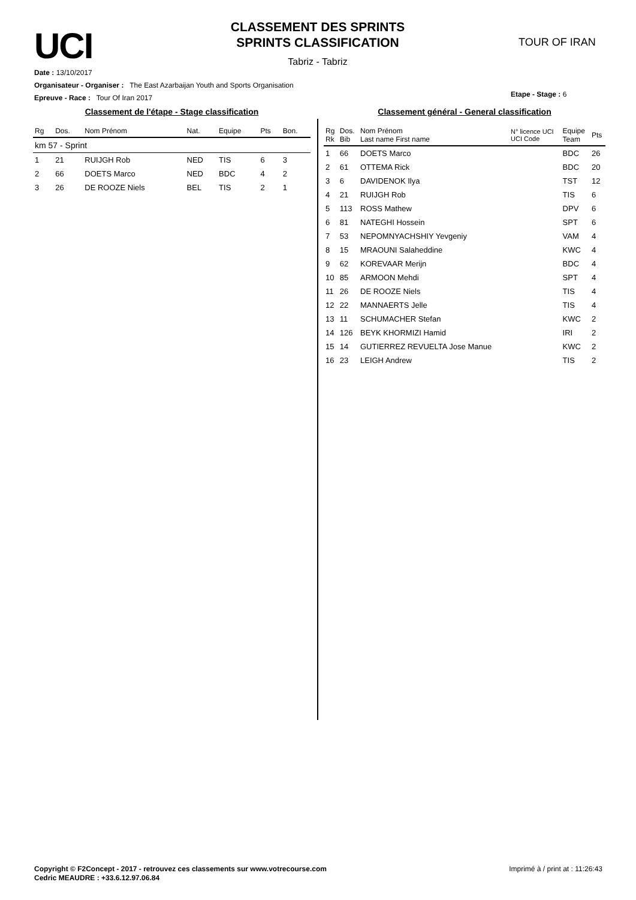UCI
CLASSEMENT DES SPRINTS
SPRINTS CLASSIFICATION
Tabriz - Tabriz
TOUR OF IRAN
Date : 13/10/2017
Organisateur - Organiser : The East Azarbaijan Youth and Sports Organisation
Epreuve - Race : Tour Of Iran 2017
Etape - Stage : 6
Classement de l'étape - Stage classification
| Rg | Dos. | Nom Prénom | Nat. | Equipe | Pts | Bon. |
| --- | --- | --- | --- | --- | --- | --- |
| km 57 - Sprint | | | | | | |
| 1 | 21 | RUIJGH Rob | NED | TIS | 6 | 3 |
| 2 | 66 | DOETS Marco | NED | BDC | 4 | 2 |
| 3 | 26 | DE ROOZE Niels | BEL | TIS | 2 | 1 |
Classement général - General classification
| Rg Rk | Dos. Bib | Nom Prénom Last name First name | N° licence UCI UCI Code | Equipe Team | Pts |
| --- | --- | --- | --- | --- | --- |
| 1 | 66 | DOETS Marco | | BDC | 26 |
| 2 | 61 | OTTEMA Rick | | BDC | 20 |
| 3 | 6 | DAVIDENOK Ilya | | TST | 12 |
| 4 | 21 | RUIJGH Rob | | TIS | 6 |
| 5 | 113 | ROSS Mathew | | DPV | 6 |
| 6 | 81 | NATEGHI Hossein | | SPT | 6 |
| 7 | 53 | NEPOMNYACHSHIY Yevgeniy | | VAM | 4 |
| 8 | 15 | MRAOUNI Salaheddine | | KWC | 4 |
| 9 | 62 | KOREVAAR Merijn | | BDC | 4 |
| 10 | 85 | ARMOON Mehdi | | SPT | 4 |
| 11 | 26 | DE ROOZE Niels | | TIS | 4 |
| 12 | 22 | MANNAERTS Jelle | | TIS | 4 |
| 13 | 11 | SCHUMACHER Stefan | | KWC | 2 |
| 14 | 126 | BEYK KHORMIZI Hamid | | IRI | 2 |
| 15 | 14 | GUTIERREZ REVUELTA Jose Manue | | KWC | 2 |
| 16 | 23 | LEIGH Andrew | | TIS | 2 |
Copyright © F2Concept - 2017 - retrouvez ces classements sur www.votrecourse.com
Cedric MEAUDRE : +33.6.12.97.06.84
Imprimé à / print at : 11:26:43